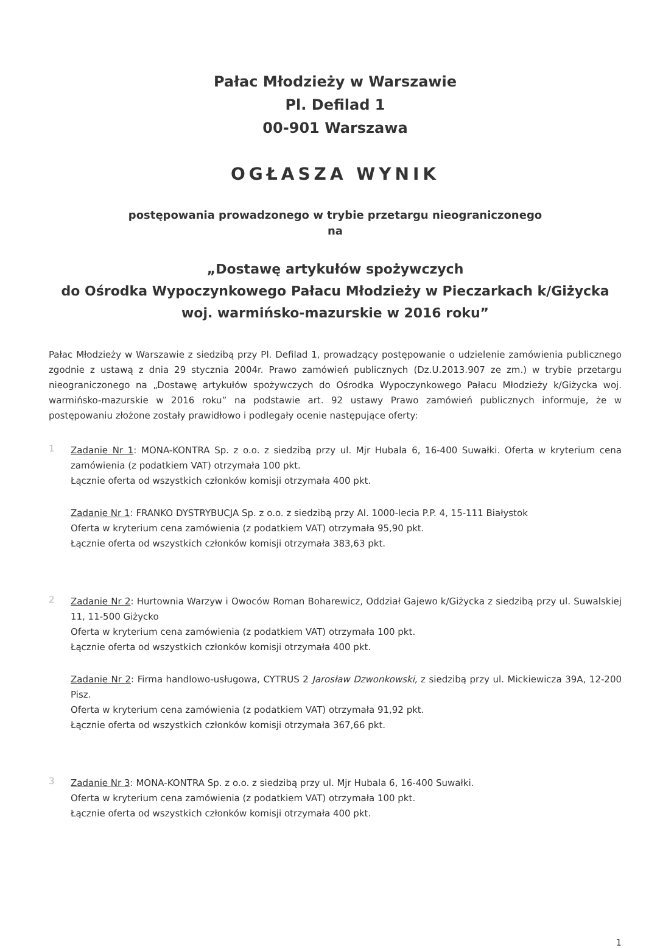Pałac Młodzieży w Warszawie
Pl. Defilad 1
00-901 Warszawa
OGŁASZA WYNIK
postępowania prowadzonego w trybie przetargu nieograniczonego
na
„Dostawę artykułów spożywczych
do Ośrodka Wypoczynkowego Pałacu Młodzieży w Pieczarkach k/Giżycka
woj. warmińsko-mazurskie w 2016 roku”
Pałac Młodzieży w Warszawie z siedzibą przy Pl. Defilad 1, prowadzący postępowanie o udzielenie zamówienia publicznego zgodnie z ustawą z dnia 29 stycznia 2004r. Prawo zamówień publicznych (Dz.U.2013.907 ze zm.) w trybie przetargu nieograniczonego na „Dostawę artykułów spożywczych do Ośrodka Wypoczynkowego Pałacu Młodzieży k/Giżycka woj. warmińsko-mazurskie w 2016 roku” na podstawie art. 92 ustawy Prawo zamówień publicznych informuje, że w postępowaniu złożone zostały prawidłowo i podlegały ocenie następujące oferty:
1
Zadanie Nr 1: MONA-KONTRA Sp. z o.o. z siedzibą przy ul. Mjr Hubala 6, 16-400 Suwałki. Oferta w kryterium cena zamówienia (z podatkiem VAT) otrzymała 100 pkt.
Łącznie oferta od wszystkich członków komisji otrzymała 400 pkt.
Zadanie Nr 1: FRANKO DYSTRYBUCJA Sp. z o.o. z siedzibą przy Al. 1000-lecia P.P. 4, 15-111 Białystok
Oferta w kryterium cena zamówienia (z podatkiem VAT) otrzymała 95,90 pkt.
Łącznie oferta od wszystkich członków komisji otrzymała 383,63 pkt.
2
Zadanie Nr 2: Hurtownia Warzyw i Owoców Roman Boharewicz, Oddział Gajewo k/Giżycka z siedzibą przy ul. Suwalskiej 11, 11-500 Giżycko
Oferta w kryterium cena zamówienia (z podatkiem VAT) otrzymała 100 pkt.
Łącznie oferta od wszystkich członków komisji otrzymała 400 pkt.
Zadanie Nr 2: Firma handlowo-usługowa, CYTRUS 2 Jarosław Dzwonkowski, z siedzibą przy ul. Mickiewicza 39A, 12-200 Pisz.
Oferta w kryterium cena zamówienia (z podatkiem VAT) otrzymała 91,92 pkt.
Łącznie oferta od wszystkich członków komisji otrzymała 367,66 pkt.
3
Zadanie Nr 3: MONA-KONTRA Sp. z o.o. z siedzibą przy ul. Mjr Hubala 6, 16-400 Suwałki.
Oferta w kryterium cena zamówienia (z podatkiem VAT) otrzymała 100 pkt.
Łącznie oferta od wszystkich członków komisji otrzymała 400 pkt.
1